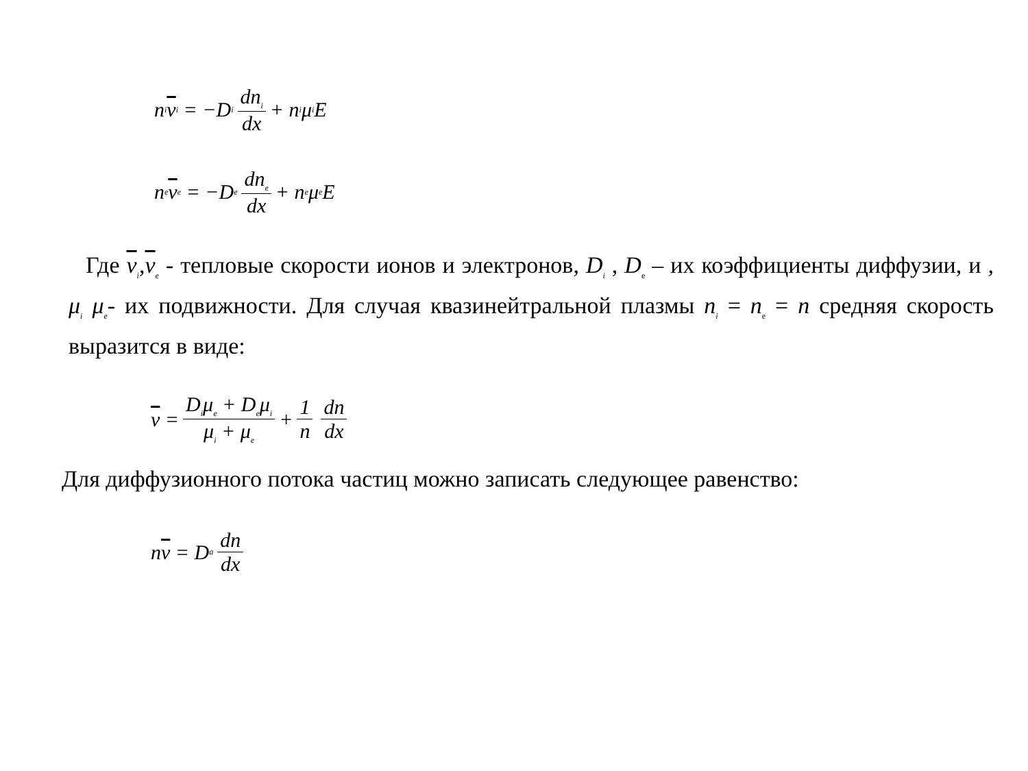n<sub>i</sub> v<sub>i</sub> = −D<sub>i</sub> dn<sub>i</sub> dx + n<sub>i</sub>μ<sub>i</sub>E
n<sub>e</sub> v<sub>e</sub> = −D<sub>e</sub> dn<sub>e</sub> dx + n<sub>e</sub>μ<sub>e</sub>E
Где v<sub>i</sub>,v<sub>e</sub> - тепловые скорости ионов и электронов, D<sub>i</sub> , D<sub>e</sub> – их коэффициенты диффузии, и , μ<sub>i</sub> μ<sub>e</sub>- их подвижности. Для случая квазинейтральной плазмы n<sub>i</sub> = n<sub>e</sub> = n средняя скорость выразится в виде:
v = D<sub>i</sub>μ<sub>e</sub> + D<sub>e</sub>μ<sub>i</sub> μ<sub>i</sub> + μ<sub>e</sub> + 1 n dn dx
Для диффузионного потока частиц можно записать следующее равенство:
n v = D<sub>a</sub> dn dx